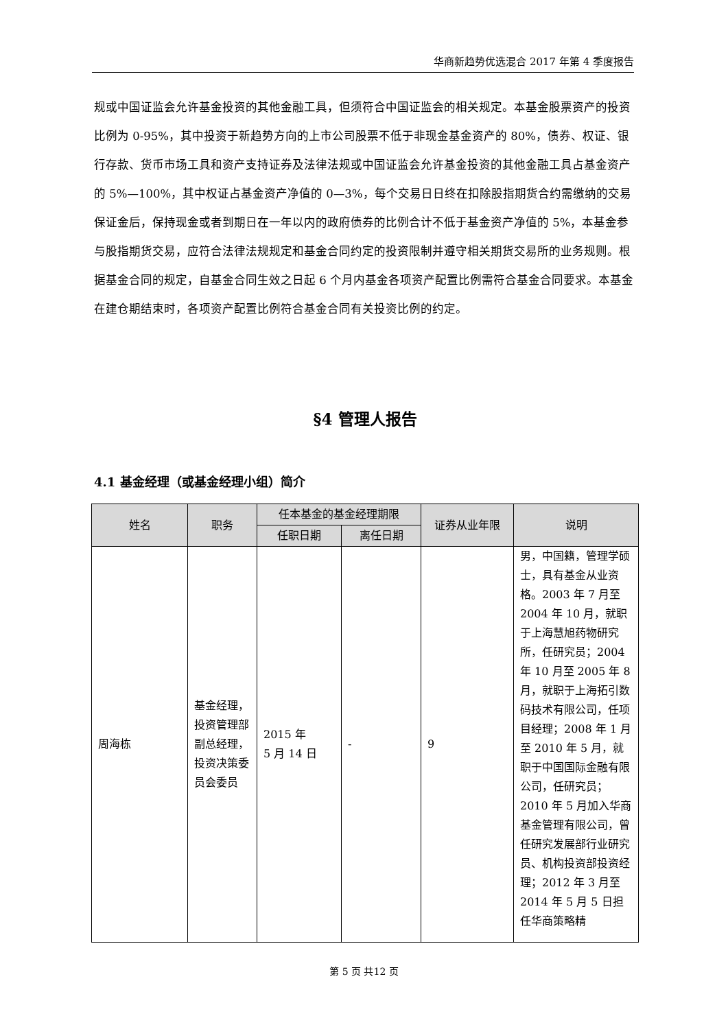华商新趋势优选混合 2017 年第 4 季度报告
规或中国证监会允许基金投资的其他金融工具，但须符合中国证监会的相关规定。本基金股票资产的投资比例为 0-95%，其中投资于新趋势方向的上市公司股票不低于非现金基金资产的 80%，债券、权证、银行存款、货币市场工具和资产支持证券及法律法规或中国证监会允许基金投资的其他金融工具占基金资产的 5%—100%，其中权证占基金资产净值的 0—3%，每个交易日日终在扣除股指期货合约需缴纳的交易保证金后，保持现金或者到期日在一年以内的政府债券的比例合计不低于基金资产净值的 5%，本基金参与股指期货交易，应符合法律法规规定和基金合同约定的投资限制并遵守相关期货交易所的业务规则。根据基金合同的规定，自基金合同生效之日起 6 个月内基金各项资产配置比例需符合基金合同要求。本基金在建仓期结束时，各项资产配置比例符合基金合同有关投资比例的约定。
§4 管理人报告
4.1 基金经理（或基金经理小组）简介
| 姓名 | 职务 | 任本基金的基金经理期限 | | 证券从业年限 | 说明 |
| --- | --- | --- | --- | --- | --- |
| | | 任职日期 | 离任日期 | | |
| 周海栋 | 基金经理，投资管理部副总经理，投资决策委员会委员 | 2015 年 5 月 14 日 | - | 9 | 男，中国籍，管理学硕士，具有基金从业资格。2003 年 7 月至 2004 年 10 月，就职于上海慧旭药物研究所，任研究员；2004 年 10 月至 2005 年 8 月，就职于上海拓引数码技术有限公司，任项目经理；2008 年 1 月至 2010 年 5 月，就职于中国国际金融有限公司，任研究员；2010 年 5 月加入华商基金管理有限公司，曾任研究发展部行业研究员、机构投资部投资经理；2012 年 3 月至 2014 年 5 月 5 日担任华商策略精 |
第 5 页 共12 页